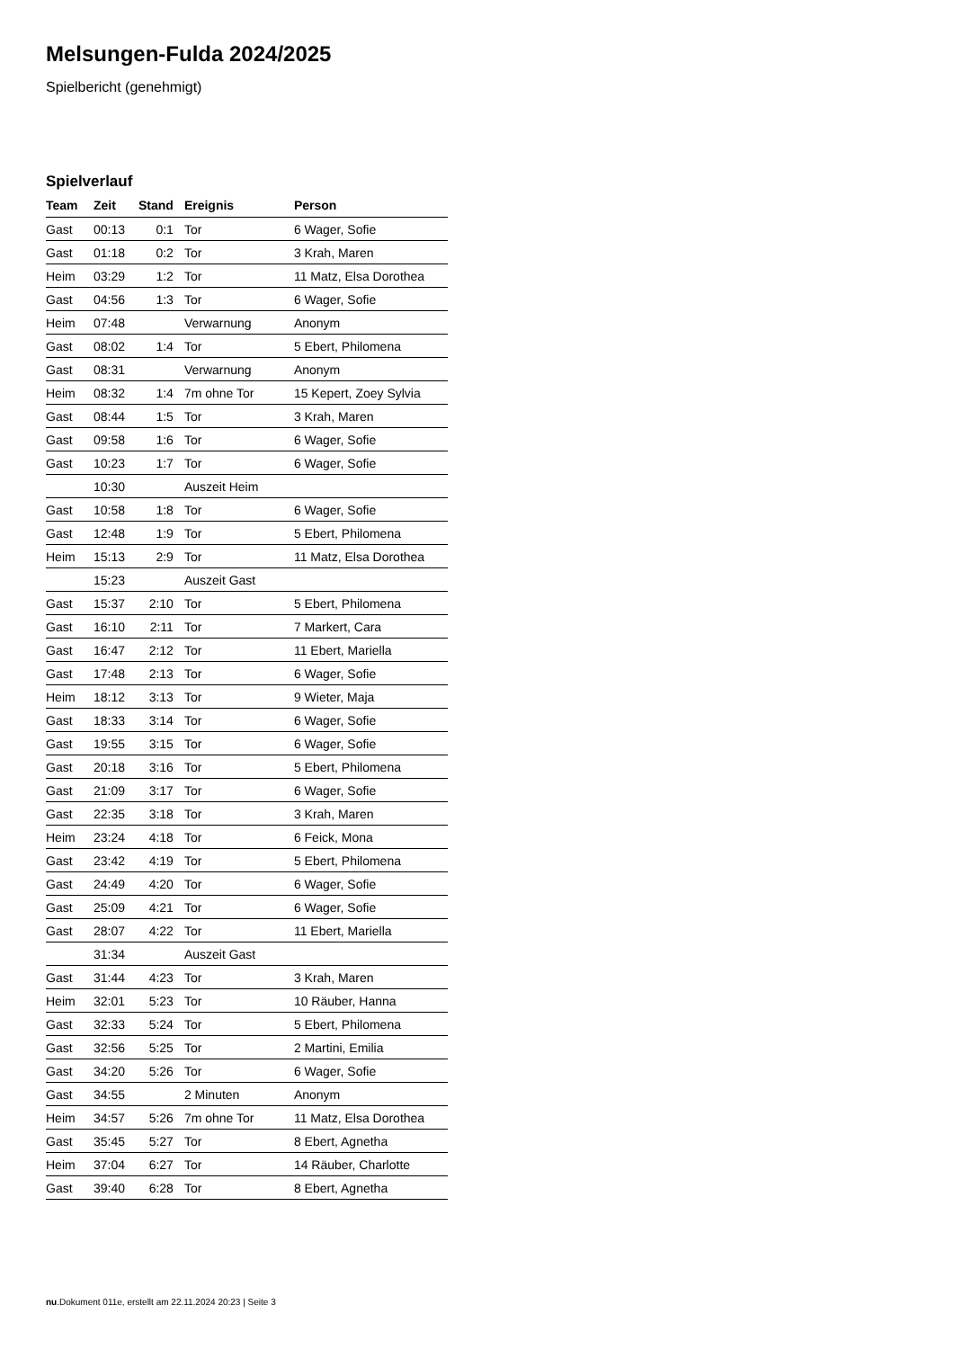Melsungen-Fulda 2024/2025
Spielbericht (genehmigt)
Spielverlauf
| Team | Zeit | Stand | Ereignis | Person |
| --- | --- | --- | --- | --- |
| Gast | 00:13 | 0:1 | Tor | 6 Wager, Sofie |
| Gast | 01:18 | 0:2 | Tor | 3 Krah, Maren |
| Heim | 03:29 | 1:2 | Tor | 11 Matz, Elsa Dorothea |
| Gast | 04:56 | 1:3 | Tor | 6 Wager, Sofie |
| Heim | 07:48 | | Verwarnung | Anonym |
| Gast | 08:02 | 1:4 | Tor | 5 Ebert, Philomena |
| Gast | 08:31 | | Verwarnung | Anonym |
| Heim | 08:32 | 1:4 | 7m ohne Tor | 15 Kepert, Zoey Sylvia |
| Gast | 08:44 | 1:5 | Tor | 3 Krah, Maren |
| Gast | 09:58 | 1:6 | Tor | 6 Wager, Sofie |
| Gast | 10:23 | 1:7 | Tor | 6 Wager, Sofie |
| | 10:30 | | Auszeit Heim | |
| Gast | 10:58 | 1:8 | Tor | 6 Wager, Sofie |
| Gast | 12:48 | 1:9 | Tor | 5 Ebert, Philomena |
| Heim | 15:13 | 2:9 | Tor | 11 Matz, Elsa Dorothea |
| | 15:23 | | Auszeit Gast | |
| Gast | 15:37 | 2:10 | Tor | 5 Ebert, Philomena |
| Gast | 16:10 | 2:11 | Tor | 7 Markert, Cara |
| Gast | 16:47 | 2:12 | Tor | 11 Ebert, Mariella |
| Gast | 17:48 | 2:13 | Tor | 6 Wager, Sofie |
| Heim | 18:12 | 3:13 | Tor | 9 Wieter, Maja |
| Gast | 18:33 | 3:14 | Tor | 6 Wager, Sofie |
| Gast | 19:55 | 3:15 | Tor | 6 Wager, Sofie |
| Gast | 20:18 | 3:16 | Tor | 5 Ebert, Philomena |
| Gast | 21:09 | 3:17 | Tor | 6 Wager, Sofie |
| Gast | 22:35 | 3:18 | Tor | 3 Krah, Maren |
| Heim | 23:24 | 4:18 | Tor | 6 Feick, Mona |
| Gast | 23:42 | 4:19 | Tor | 5 Ebert, Philomena |
| Gast | 24:49 | 4:20 | Tor | 6 Wager, Sofie |
| Gast | 25:09 | 4:21 | Tor | 6 Wager, Sofie |
| Gast | 28:07 | 4:22 | Tor | 11 Ebert, Mariella |
| | 31:34 | | Auszeit Gast | |
| Gast | 31:44 | 4:23 | Tor | 3 Krah, Maren |
| Heim | 32:01 | 5:23 | Tor | 10 Räuber, Hanna |
| Gast | 32:33 | 5:24 | Tor | 5 Ebert, Philomena |
| Gast | 32:56 | 5:25 | Tor | 2 Martini, Emilia |
| Gast | 34:20 | 5:26 | Tor | 6 Wager, Sofie |
| Gast | 34:55 | | 2 Minuten | Anonym |
| Heim | 34:57 | 5:26 | 7m ohne Tor | 11 Matz, Elsa Dorothea |
| Gast | 35:45 | 5:27 | Tor | 8 Ebert, Agnetha |
| Heim | 37:04 | 6:27 | Tor | 14 Räuber, Charlotte |
| Gast | 39:40 | 6:28 | Tor | 8 Ebert, Agnetha |
nu.Dokument 011e, erstellt am 22.11.2024 20:23 | Seite 3